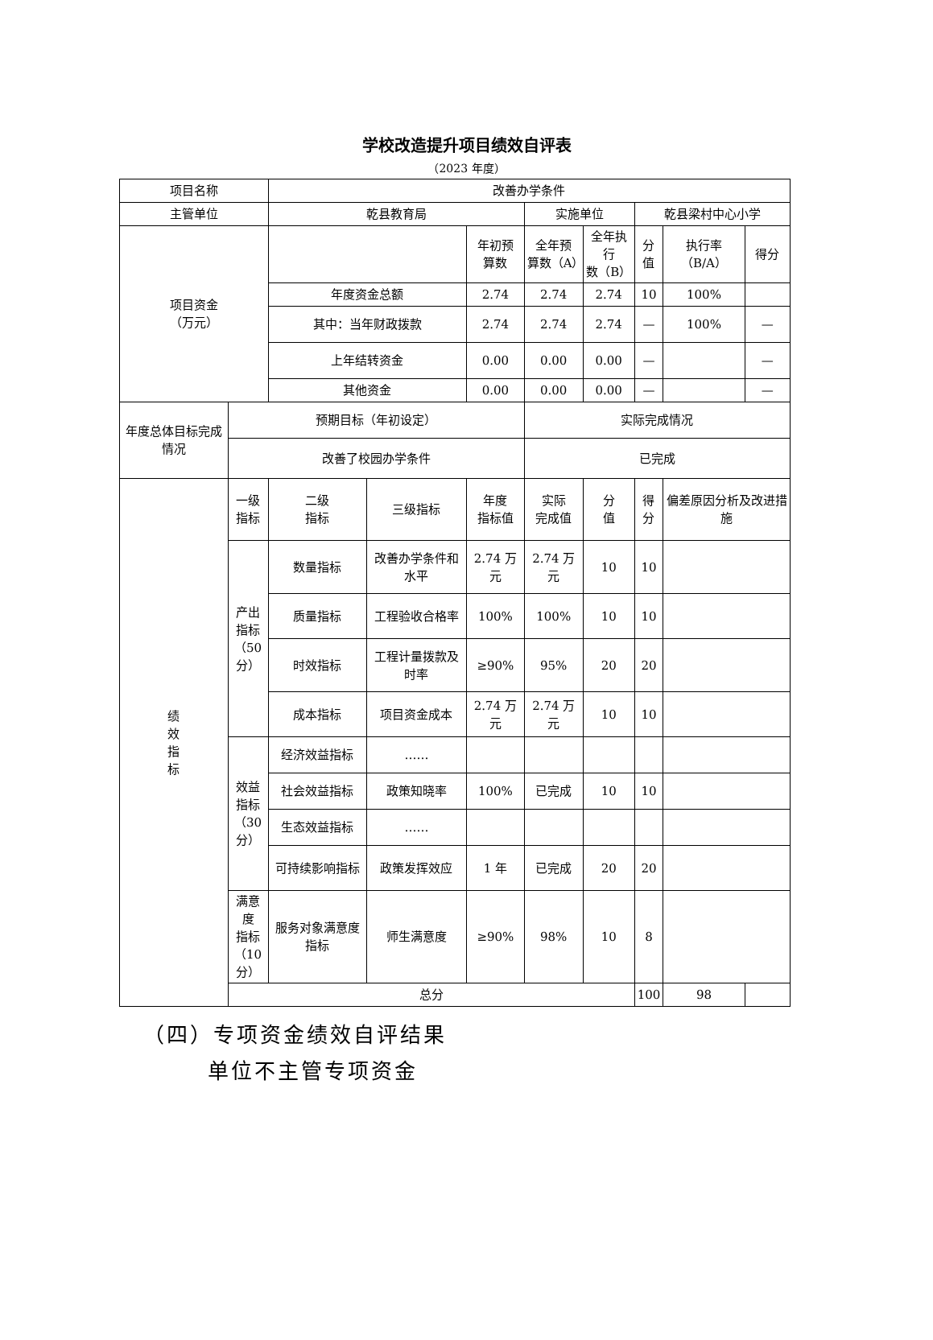学校改造提升项目绩效自评表
（2023 年度）
| 项目名称 | | 改善办学条件 | | | | | | | |
| 主管单位 | | 乾县教育局 | | | 实施单位 | | 乾县梁村中心小学 | | |
| 项目资金 （万元） | | | | 年初预 算数 | 全年预 算数（A） | 全年执行 数（B） | 分 值 | 执行率 （B/A） | 得分 |
| | | 年度资金总额 | | 2.74 | 2.74 | 2.74 | 10 | 100% | |
| | | 其中：当年财政拨款 | | 2.74 | 2.74 | 2.74 | — | 100% | — |
| | | 上年结转资金 | | 0.00 | 0.00 | 0.00 | — | | — |
| | | 其他资金 | | 0.00 | 0.00 | 0.00 | — | | — |
| 年度总体目标完成情况 | 预期目标（年初设定） | | | | 实际完成情况 | | | | |
| | 改善了校园办学条件 | | | | 已完成 | | | | |
| 绩 效 指 标 | 一级 指标 | 二级 指标 | 三级指标 | 年度 指标值 | 实际 完成值 | 分 值 | 得 分 | 偏差原因分析及改进措施 | |
| | 产出 指标 （50 分） | 数量指标 | 改善办学条件和水平 | 2.74 万元 | 2.74 万元 | 10 | 10 | | |
| | | 质量指标 | 工程验收合格率 | 100% | 100% | 10 | 10 | | |
| | | 时效指标 | 工程计量拨款及时率 | ≥90% | 95% | 20 | 20 | | |
| | | 成本指标 | 项目资金成本 | 2.74 万元 | 2.74 万元 | 10 | 10 | | |
| | 效益 指标 （30 分） | 经济效益指标 | …… | | | | | | |
| | | 社会效益指标 | 政策知晓率 | 100% | 已完成 | 10 | 10 | | |
| | | 生态效益指标 | …… | | | | | | |
| | | 可持续影响指标 | 政策发挥效应 | 1 年 | 已完成 | 20 | 20 | | |
| | 满意度 指标 （10 分） | 服务对象满意度指标 | 师生满意度 | ≥90% | 98% | 10 | 8 | | |
| | 总分 | | | | | | 100 | 98 | |
（四）专项资金绩效自评结果
单位不主管专项资金